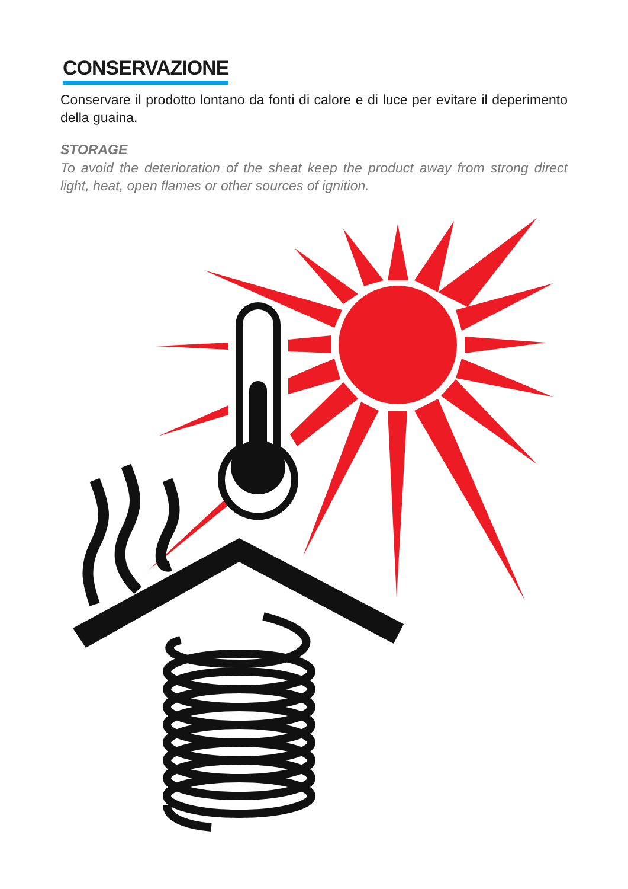CONSERVAZIONE
Conservare il prodotto lontano da fonti di calore e di luce per evitare il deperimento della guaina.
STORAGE
To avoid the deterioration of the sheat keep the product away from strong direct light, heat, open flames or other sources of ignition.